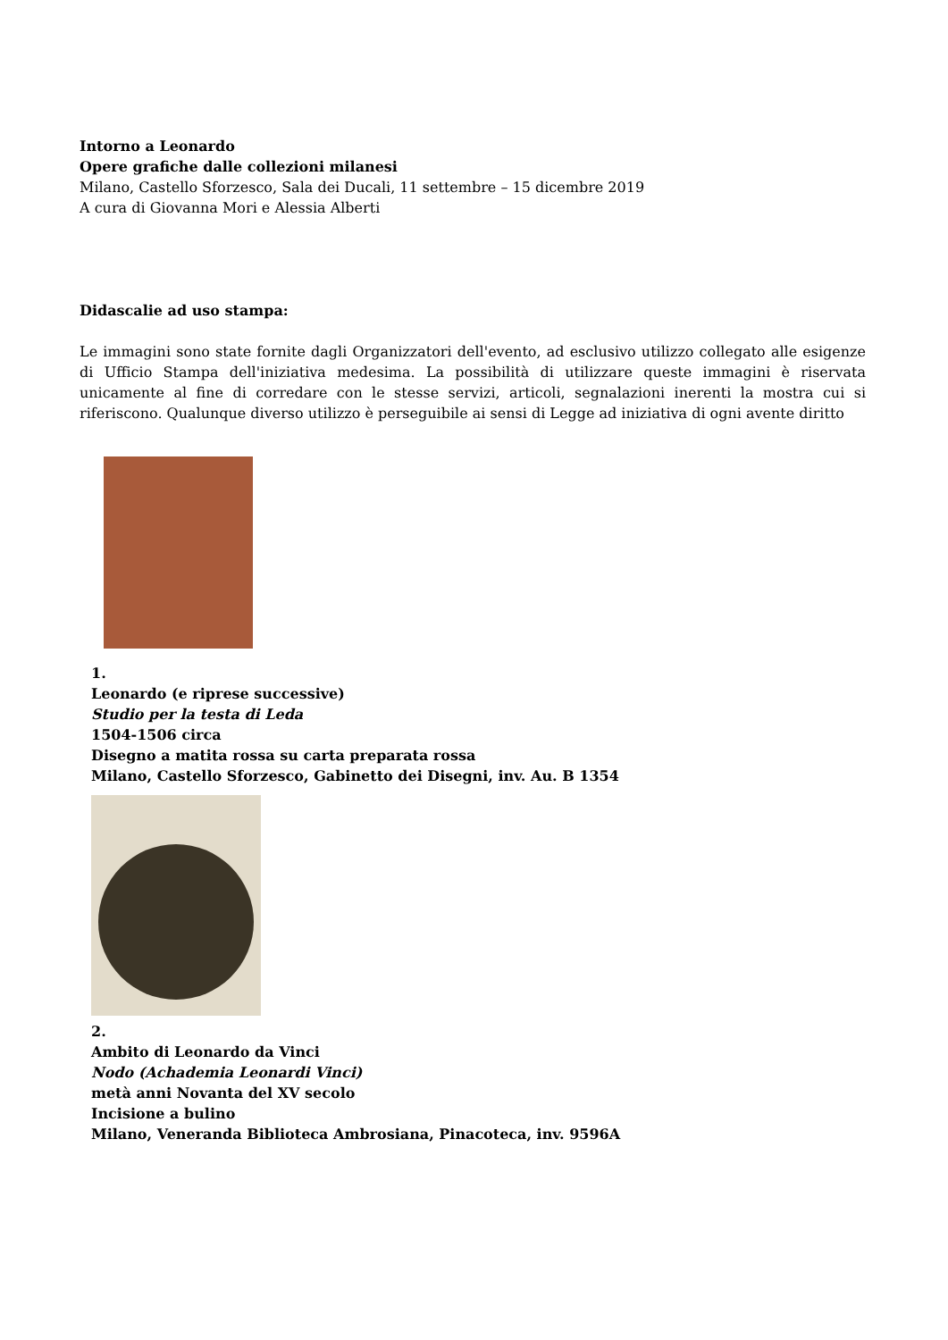Intorno a Leonardo
Opere grafiche dalle collezioni milanesi
Milano, Castello Sforzesco, Sala dei Ducali, 11 settembre – 15 dicembre 2019
A cura di Giovanna Mori e Alessia Alberti
Didascalie ad uso stampa:
Le immagini sono state fornite dagli Organizzatori dell'evento, ad esclusivo utilizzo collegato alle esigenze di Ufficio Stampa dell'iniziativa medesima. La possibilità di utilizzare queste immagini è riservata unicamente al fine di corredare con le stesse servizi, articoli, segnalazioni inerenti la mostra cui si riferiscono. Qualunque diverso utilizzo è perseguibile ai sensi di Legge ad iniziativa di ogni avente diritto
1.
Leonardo (e riprese successive)
Studio per la testa di Leda
1504-1506 circa
Disegno a matita rossa su carta preparata rossa
Milano, Castello Sforzesco, Gabinetto dei Disegni, inv. Au. B 1354
2.
Ambito di Leonardo da Vinci
Nodo (Achademia Leonardi Vinci)
metà anni Novanta del XV secolo
Incisione a bulino
Milano, Veneranda Biblioteca Ambrosiana, Pinacoteca, inv. 9596A